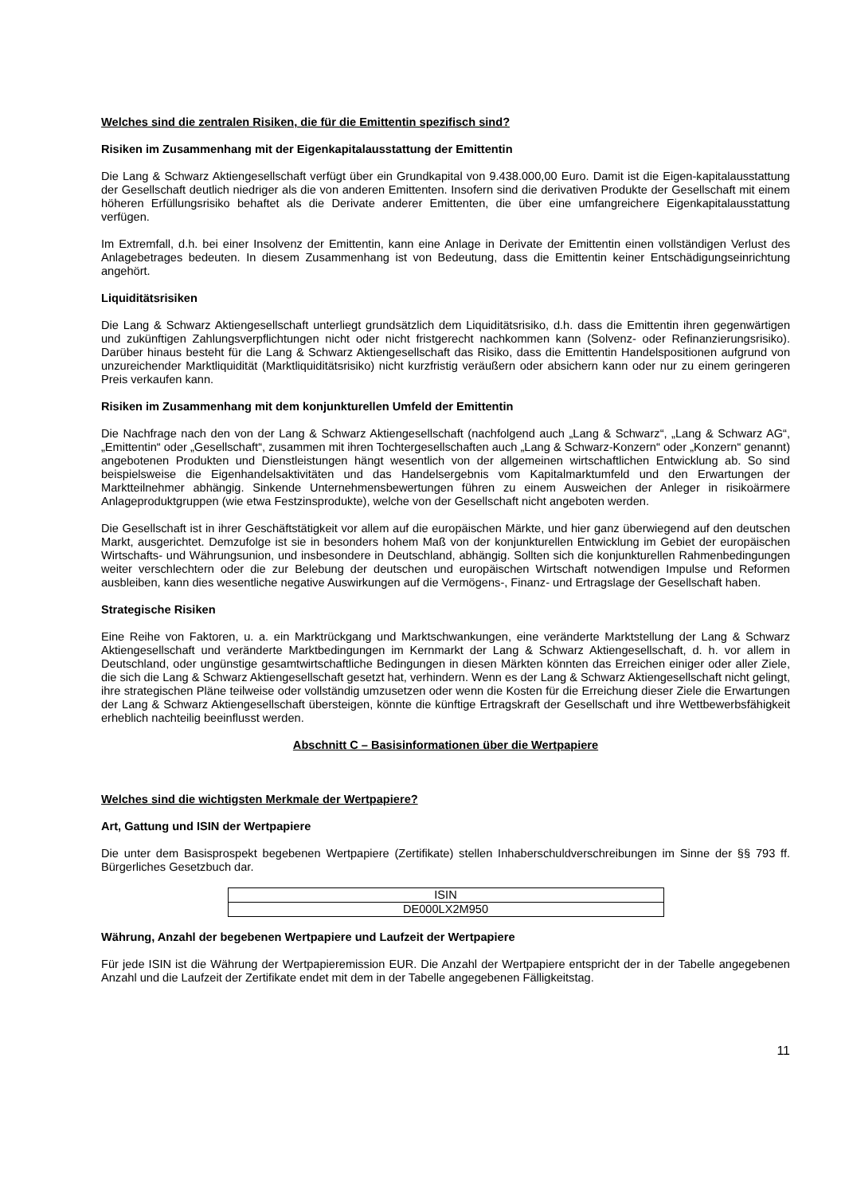Welches sind die zentralen Risiken, die für die Emittentin spezifisch sind?
Risiken im Zusammenhang mit der Eigenkapitalausstattung der Emittentin
Die Lang & Schwarz Aktiengesellschaft verfügt über ein Grundkapital von 9.438.000,00 Euro. Damit ist die Eigen-kapitalausstattung der Gesellschaft deutlich niedriger als die von anderen Emittenten. Insofern sind die derivativen Produkte der Gesellschaft mit einem höheren Erfüllungsrisiko behaftet als die Derivate anderer Emittenten, die über eine umfangreichere Eigenkapitalausstattung verfügen.
Im Extremfall, d.h. bei einer Insolvenz der Emittentin, kann eine Anlage in Derivate der Emittentin einen vollständigen Verlust des Anlagebetrages bedeuten. In diesem Zusammenhang ist von Bedeutung, dass die Emittentin keiner Entschädigungseinrichtung angehört.
Liquiditätsrisiken
Die Lang & Schwarz Aktiengesellschaft unterliegt grundsätzlich dem Liquiditätsrisiko, d.h. dass die Emittentin ihren gegenwärtigen und zukünftigen Zahlungsverpflichtungen nicht oder nicht fristgerecht nachkommen kann (Solvenz- oder Refinanzierungsrisiko). Darüber hinaus besteht für die Lang & Schwarz Aktiengesellschaft das Risiko, dass die Emittentin Handelspositionen aufgrund von unzureichender Marktliquidität (Marktliquiditätsrisiko) nicht kurzfristig veräußern oder absichern kann oder nur zu einem geringeren Preis verkaufen kann.
Risiken im Zusammenhang mit dem konjunkturellen Umfeld der Emittentin
Die Nachfrage nach den von der Lang & Schwarz Aktiengesellschaft (nachfolgend auch „Lang & Schwarz“, „Lang & Schwarz AG“, „Emittentin“ oder „Gesellschaft“, zusammen mit ihren Tochtergesellschaften auch „Lang & Schwarz-Konzern“ oder „Konzern“ genannt) angebotenen Produkten und Dienstleistungen hängt wesentlich von der allgemeinen wirtschaftlichen Entwicklung ab. So sind beispielsweise die Eigenhandelsaktivitäten und das Handelsergebnis vom Kapitalmarktumfeld und den Erwartungen der Marktteilnehmer abhängig. Sinkende Unternehmensbewertungen führen zu einem Ausweichen der Anleger in risikoärmere Anlageproduktgruppen (wie etwa Festzinsprodukte), welche von der Gesellschaft nicht angeboten werden.
Die Gesellschaft ist in ihrer Geschäftstätigkeit vor allem auf die europäischen Märkte, und hier ganz überwiegend auf den deutschen Markt, ausgerichtet. Demzufolge ist sie in besonders hohem Maß von der konjunkturellen Entwicklung im Gebiet der europäischen Wirtschafts- und Währungsunion, und insbesondere in Deutschland, abhängig. Sollten sich die konjunkturellen Rahmenbedingungen weiter verschlechtern oder die zur Belebung der deutschen und europäischen Wirtschaft notwendigen Impulse und Reformen ausbleiben, kann dies wesentliche negative Auswirkungen auf die Vermögens-, Finanz- und Ertragslage der Gesellschaft haben.
Strategische Risiken
Eine Reihe von Faktoren, u. a. ein Marktrückgang und Marktschwankungen, eine veränderte Marktstellung der Lang & Schwarz Aktiengesellschaft und veränderte Marktbedingungen im Kernmarkt der Lang & Schwarz Aktiengesellschaft, d. h. vor allem in Deutschland, oder ungünstige gesamtwirtschaftliche Bedingungen in diesen Märkten könnten das Erreichen einiger oder aller Ziele, die sich die Lang & Schwarz Aktiengesellschaft gesetzt hat, verhindern. Wenn es der Lang & Schwarz Aktiengesellschaft nicht gelingt, ihre strategischen Pläne teilweise oder vollständig umzusetzen oder wenn die Kosten für die Erreichung dieser Ziele die Erwartungen der Lang & Schwarz Aktiengesellschaft übersteigen, könnte die künftige Ertragskraft der Gesellschaft und ihre Wettbewerbsfähigkeit erheblich nachteilig beeinflusst werden.
Abschnitt C – Basisinformationen über die Wertpapiere
Welches sind die wichtigsten Merkmale der Wertpapiere?
Art, Gattung und ISIN der Wertpapiere
Die unter dem Basisprospekt begebenen Wertpapiere (Zertifikate) stellen Inhaberschuldverschreibungen im Sinne der §§ 793 ff. Bürgerliches Gesetzbuch dar.
| ISIN |
| DE000LX2M950 |
Währung, Anzahl der begebenen Wertpapiere und Laufzeit der Wertpapiere
Für jede ISIN ist die Währung der Wertpapieremission EUR. Die Anzahl der Wertpapiere entspricht der in der Tabelle angegebenen Anzahl und die Laufzeit der Zertifikate endet mit dem in der Tabelle angegebenen Fälligkeitstag.
11